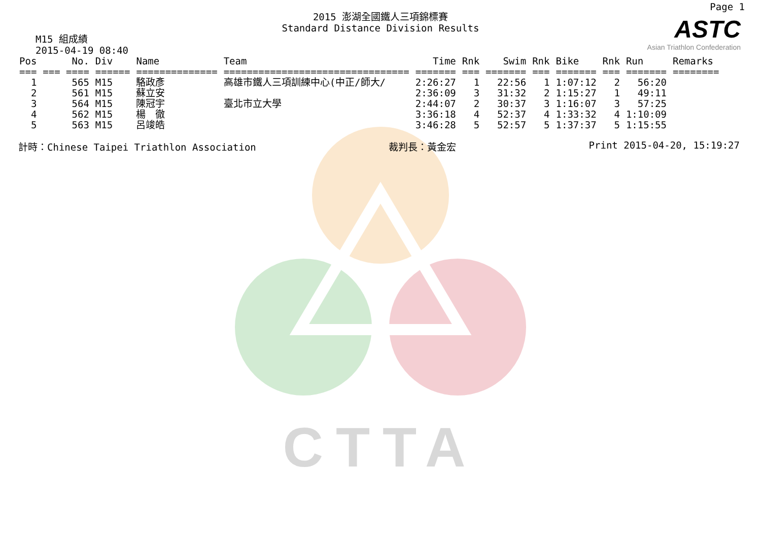CTTA
Page 1
ASTC
Asian Triathlon Confederation
2015 澎湖全國鐵人三項錦標賽
Standard Distance Division Results
M15 組成績
2015-04-19 08:40
| Pos | No. | Div | Name | Team | Time | Rnk | Swim | Rnk | Bike | Rnk | Run | Remarks |
| --- | --- | --- | --- | --- | --- | --- | --- | --- | --- | --- | --- | --- |
| === | === ==== | ====== | ============== | ================================ | ======= | === | ======= | === | ======= | === | ======= | ======== |
| 1 | 565 | M15 | 駱政彥 | 高雄市鐵人三項訓練中心(中正/師大/ | 2:26:27 | 1 | 22:56 | 1 | 1:07:12 | 2 | 56:20 | |
| 2 | 561 | M15 | 蘇立安 | | 2:36:09 | 3 | 31:32 | 2 | 1:15:27 | 1 | 49:11 | |
| 3 | 564 | M15 | 陳冠宇 | 臺北市立大學 | 2:44:07 | 2 | 30:37 | 3 | 1:16:07 | 3 | 57:25 | |
| 4 | 562 | M15 | 楊 徹 | | 3:36:18 | 4 | 52:37 | 4 | 1:33:32 | 4 | 1:10:09 | |
| 5 | 563 | M15 | 呂竣皓 | | 3:46:28 | 5 | 52:57 | 5 | 1:37:37 | 5 | 1:15:55 | |
計時：Chinese Taipei Triathlon Association 裁判長：黃金宏 Print 2015-04-20, 15:19:27